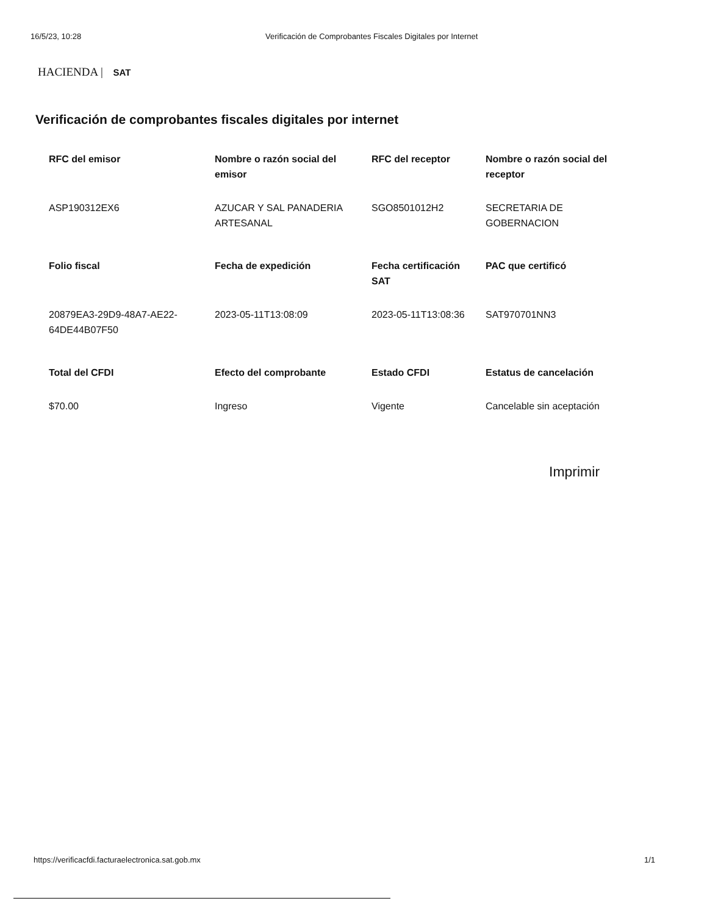16/5/23, 10:28 Verificación de Comprobantes Fiscales Digitales por Internet
HACIENDA | SAT
Verificación de comprobantes fiscales digitales por internet
| RFC del emisor | Nombre o razón social del emisor | RFC del receptor | Nombre o razón social del receptor |
| --- | --- | --- | --- |
| ASP190312EX6 | AZUCAR Y SAL PANADERIA ARTESANAL | SGO8501012H2 | SECRETARIA DE GOBERNACION |
| Folio fiscal | Fecha de expedición | Fecha certificación SAT | PAC que certificó |
| 20879EA3-29D9-48A7-AE22-64DE44B07F50 | 2023-05-11T13:08:09 | 2023-05-11T13:08:36 | SAT970701NN3 |
| Total del CFDI | Efecto del comprobante | Estado CFDI | Estatus de cancelación |
| $70.00 | Ingreso | Vigente | Cancelable sin aceptación |
Imprimir
https://verificacfdi.facturaelectronica.sat.gob.mx 1/1